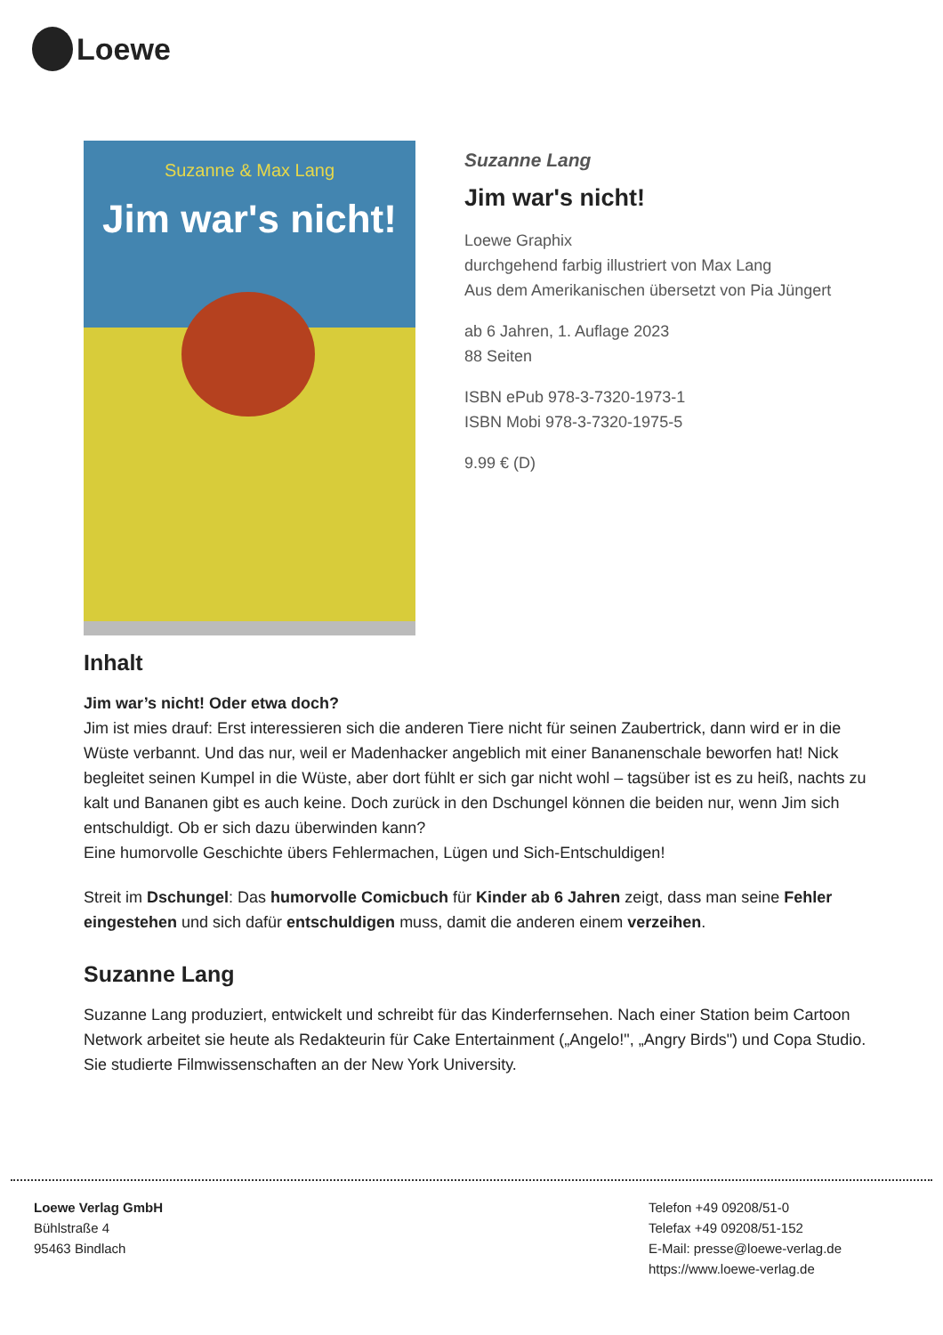Loewe
Suzanne & Max Lang
Jim war's nicht!
Suzanne Lang
Jim war's nicht!
Loewe Graphix
durchgehend farbig illustriert von Max Lang
Aus dem Amerikanischen übersetzt von Pia Jüngert
ab 6 Jahren, 1. Auflage 2023
88 Seiten
ISBN ePub 978-3-7320-1973-1
ISBN Mobi 978-3-7320-1975-5
9.99 € (D)
Inhalt
Jim war’s nicht! Oder etwa doch?
Jim ist mies drauf: Erst interessieren sich die anderen Tiere nicht für seinen Zaubertrick, dann wird er in die Wüste verbannt. Und das nur, weil er Madenhacker angeblich mit einer Bananenschale beworfen hat! Nick begleitet seinen Kumpel in die Wüste, aber dort fühlt er sich gar nicht wohl – tagsüber ist es zu heiß, nachts zu kalt und Bananen gibt es auch keine. Doch zurück in den Dschungel können die beiden nur, wenn Jim sich entschuldigt. Ob er sich dazu überwinden kann?
Eine humorvolle Geschichte übers Fehlermachen, Lügen und Sich-Entschuldigen!
Streit im Dschungel: Das humorvolle Comicbuch für Kinder ab 6 Jahren zeigt, dass man seine Fehler eingestehen und sich dafür entschuldigen muss, damit die anderen einem verzeihen.
Suzanne Lang
Suzanne Lang produziert, entwickelt und schreibt für das Kinderfernsehen. Nach einer Station beim Cartoon Network arbeitet sie heute als Redakteurin für Cake Entertainment („Angelo!", „Angry Birds") und Copa Studio. Sie studierte Filmwissenschaften an der New York University.
Loewe Verlag GmbH
Bühlstraße 4
95463 Bindlach
Telefon +49 09208/51-0
Telefax +49 09208/51-152
E-Mail: presse@loewe-verlag.de
https://www.loewe-verlag.de